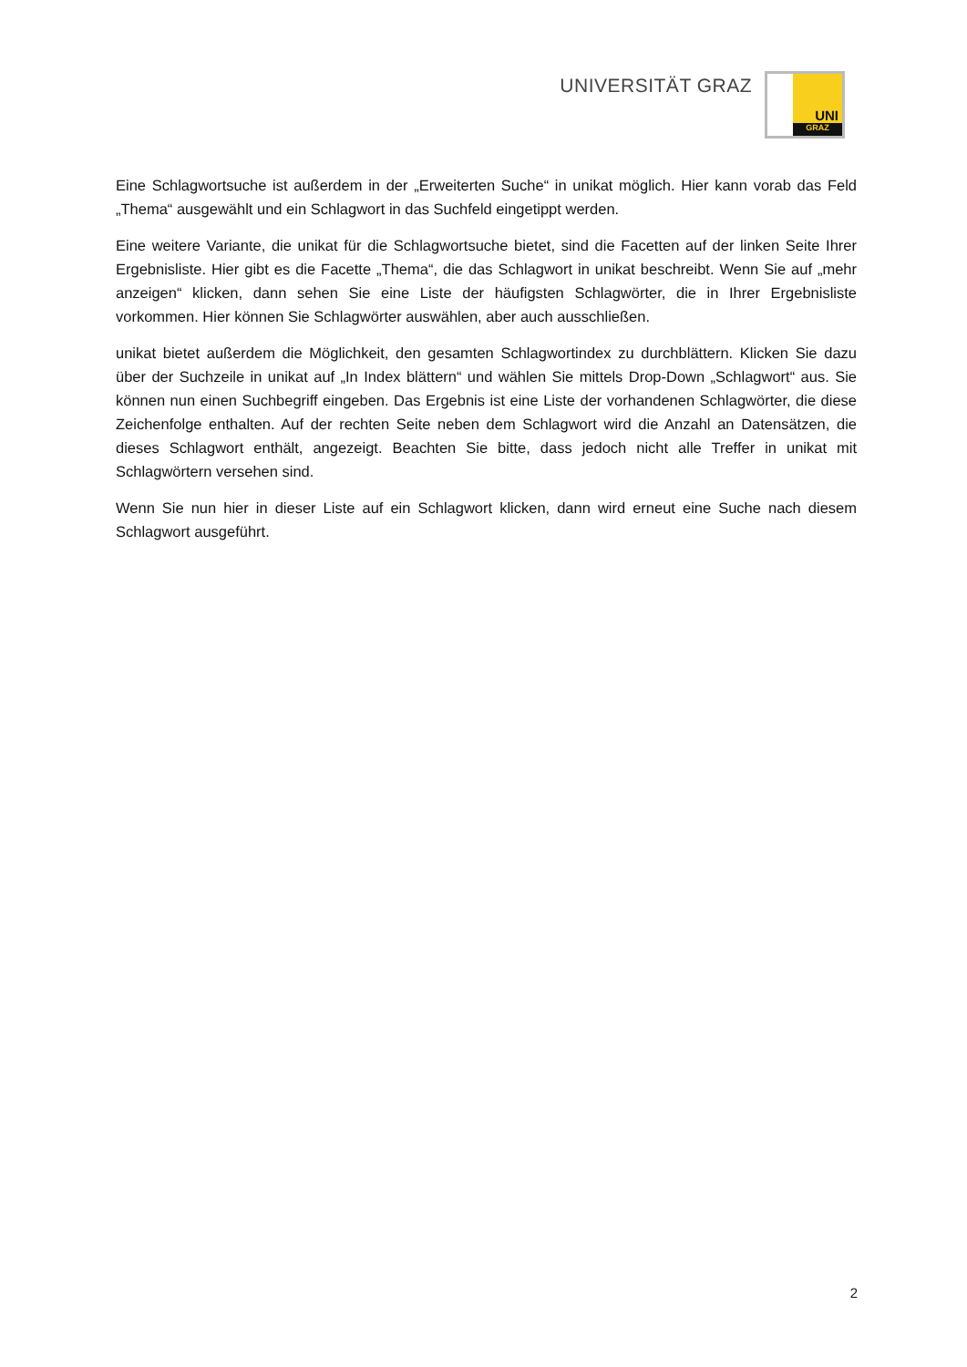UNIVERSITÄT GRAZ
UNI
GRAZ
Eine Schlagwortsuche ist außerdem in der „Erweiterten Suche“ in unikat möglich. Hier kann vorab das Feld „Thema“ ausgewählt und ein Schlagwort in das Suchfeld eingetippt werden.
Eine weitere Variante, die unikat für die Schlagwortsuche bietet, sind die Facetten auf der linken Seite Ihrer Ergebnisliste. Hier gibt es die Facette „Thema“, die das Schlagwort in unikat beschreibt. Wenn Sie auf „mehr anzeigen“ klicken, dann sehen Sie eine Liste der häufigsten Schlagwörter, die in Ihrer Ergebnisliste vorkommen. Hier können Sie Schlagwörter auswählen, aber auch ausschließen.
unikat bietet außerdem die Möglichkeit, den gesamten Schlagwortindex zu durchblättern. Klicken Sie dazu über der Suchzeile in unikat auf „In Index blättern“ und wählen Sie mittels Drop-Down „Schlagwort“ aus. Sie können nun einen Suchbegriff eingeben. Das Ergebnis ist eine Liste der vorhandenen Schlagwörter, die diese Zeichenfolge enthalten. Auf der rechten Seite neben dem Schlagwort wird die Anzahl an Datensätzen, die dieses Schlagwort enthält, angezeigt. Beachten Sie bitte, dass jedoch nicht alle Treffer in unikat mit Schlagwörtern versehen sind.
Wenn Sie nun hier in dieser Liste auf ein Schlagwort klicken, dann wird erneut eine Suche nach diesem Schlagwort ausgeführt.
2